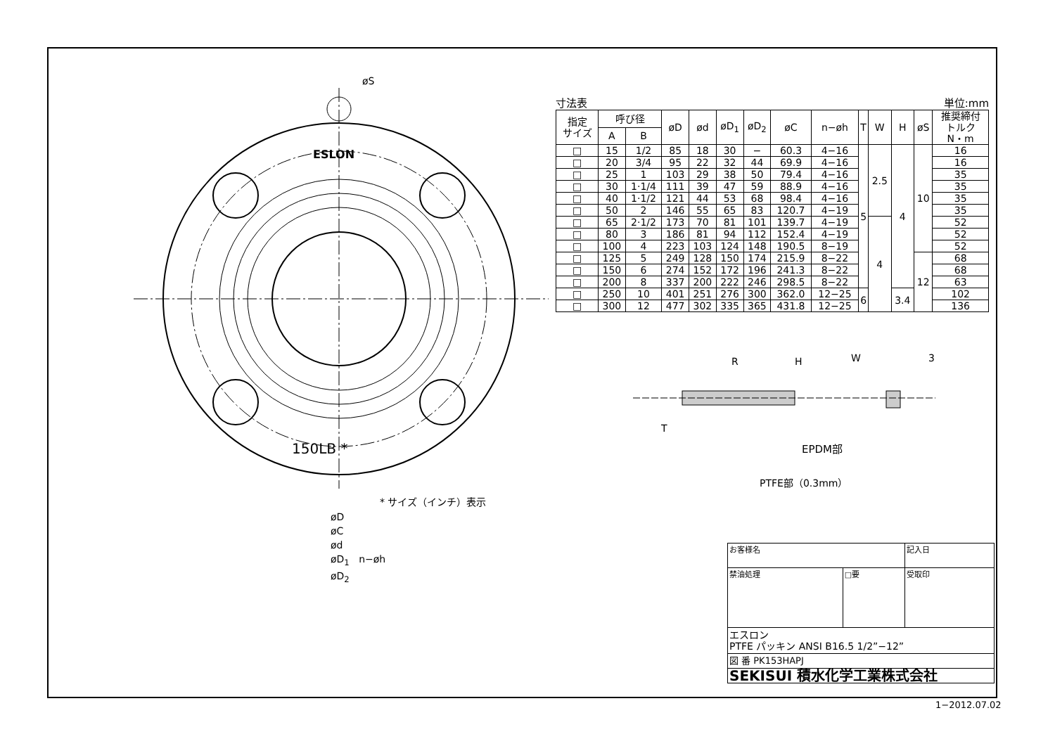ESLON
150LB *
øS
* サイズ（インチ）表示
øD
øC
ød
øD<sub>1</sub> n−øh
øD<sub>2</sub>
寸法表 単位:mm
| 指定 サイズ | 呼び径 | | øD | ød | øD<sub>1</sub> | øD<sub>2</sub> | øC | n−øh | T | W | H | øS | 推奨締付 トルク N・m |
| --- | --- | --- | --- | --- | --- | --- | --- | --- | --- | --- | --- | --- | --- |
| | A | B | | | | | | | | | | | |
| □ | 15 | 1/2 | 85 | 18 | 30 | − | 60.3 | 4−16 | 5 | 2.5 | 4 | 10 | 16 |
| □ | 20 | 3/4 | 95 | 22 | 32 | 44 | 69.9 | 4−16 | | | | | 16 |
| □ | 25 | 1 | 103 | 29 | 38 | 50 | 79.4 | 4−16 | | | | | 35 |
| □ | 30 | 1·1/4 | 111 | 39 | 47 | 59 | 88.9 | 4−16 | | | | | 35 |
| □ | 40 | 1·1/2 | 121 | 44 | 53 | 68 | 98.4 | 4−16 | | | | | 35 |
| □ | 50 | 2 | 146 | 55 | 65 | 83 | 120.7 | 4−19 | | | | | 35 |
| □ | 65 | 2·1/2 | 173 | 70 | 81 | 101 | 139.7 | 4−19 | | 4 | | | 52 |
| □ | 80 | 3 | 186 | 81 | 94 | 112 | 152.4 | 4−19 | | | | | 52 |
| □ | 100 | 4 | 223 | 103 | 124 | 148 | 190.5 | 8−19 | | | | | 52 |
| □ | 125 | 5 | 249 | 128 | 150 | 174 | 215.9 | 8−22 | | | | 12 | 68 |
| □ | 150 | 6 | 274 | 152 | 172 | 196 | 241.3 | 8−22 | | | | | 68 |
| □ | 200 | 8 | 337 | 200 | 222 | 246 | 298.5 | 8−22 | | | | | 63 |
| □ | 250 | 10 | 401 | 251 | 276 | 300 | 362.0 | 12−25 | 6 | | 3.4 | | 102 |
| □ | 300 | 12 | 477 | 302 | 335 | 365 | 431.8 | 12−25 | | | | | 136 |
R
H
W
3
T
EPDM部
PTFE部（0.3mm）
| お客様名 | | 記入日 |
| 禁油処理 | □要 | 受取印 |
| エスロン PTFE パッキン ANSI B16.5 1/2”−12” | | |
| 図 番 PK153HAPJ | | |
| SEKISUI 積水化学工業株式会社 | | |
1−2012.07.02